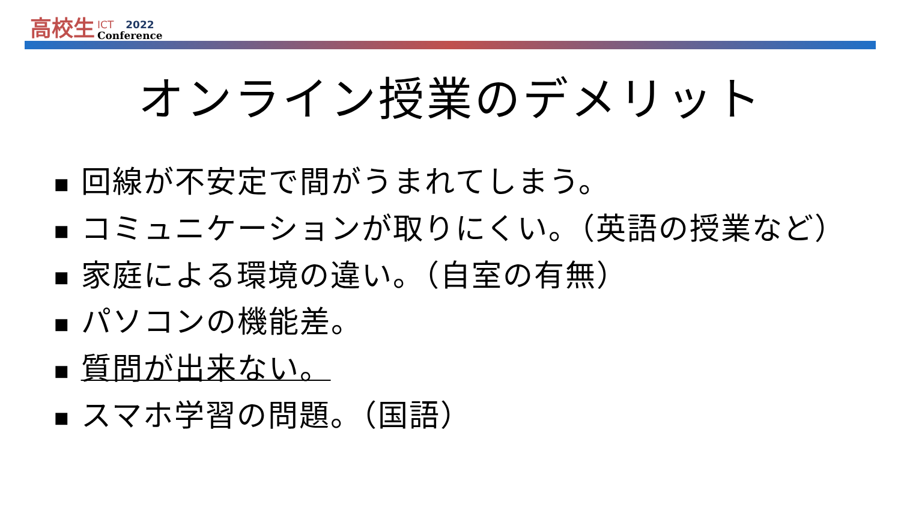高校生
ICT 2022
Conference
オンライン授業のデメリット
■ 回線が不安定で間がうまれてしまう。
■ コミュニケーションが取りにくい。（英語の授業など）
■ 家庭による環境の違い。（自室の有無）
■ パソコンの機能差。
■ 質問が出来ない。
■ スマホ学習の問題。（国語）